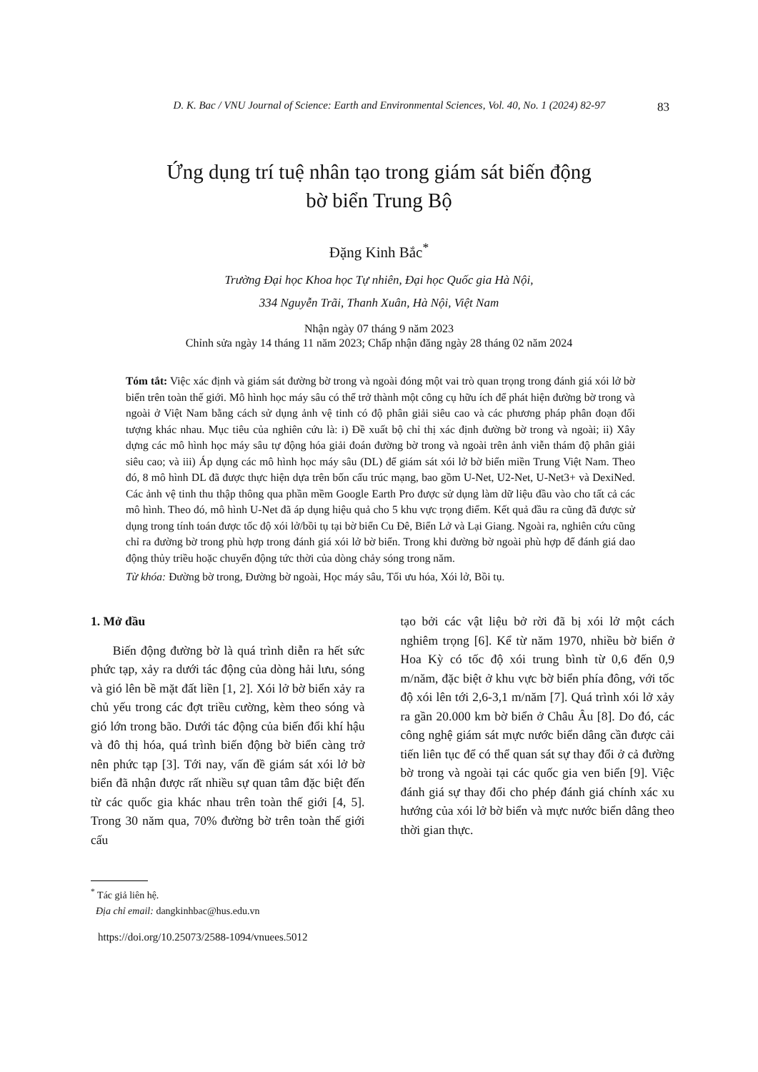D. K. Bac / VNU Journal of Science: Earth and Environmental Sciences, Vol. 40, No. 1 (2024) 82-97 83
Ứng dụng trí tuệ nhân tạo trong giám sát biến động
bờ biển Trung Bộ
Đặng Kinh Bắc<sup>*</sup>
Trường Đại học Khoa học Tự nhiên, Đại học Quốc gia Hà Nội,
334 Nguyễn Trãi, Thanh Xuân, Hà Nội, Việt Nam
Nhận ngày 07 tháng 9 năm 2023
Chỉnh sửa ngày 14 tháng 11 năm 2023; Chấp nhận đăng ngày 28 tháng 02 năm 2024
Tóm tắt: Việc xác định và giám sát đường bờ trong và ngoài đóng một vai trò quan trọng trong đánh giá xói lở bờ biển trên toàn thế giới. Mô hình học máy sâu có thể trở thành một công cụ hữu ích để phát hiện đường bờ trong và ngoài ở Việt Nam bằng cách sử dụng ảnh vệ tinh có độ phân giải siêu cao và các phương pháp phân đoạn đối tượng khác nhau. Mục tiêu của nghiên cứu là: i) Đề xuất bộ chỉ thị xác định đường bờ trong và ngoài; ii) Xây dựng các mô hình học máy sâu tự động hóa giải đoán đường bờ trong và ngoài trên ảnh viễn thám độ phân giải siêu cao; và iii) Áp dụng các mô hình học máy sâu (DL) để giám sát xói lở bờ biển miền Trung Việt Nam. Theo đó, 8 mô hình DL đã được thực hiện dựa trên bốn cấu trúc mạng, bao gồm U-Net, U2-Net, U-Net3+ và DexiNed. Các ảnh vệ tinh thu thập thông qua phần mềm Google Earth Pro được sử dụng làm dữ liệu đầu vào cho tất cả các mô hình. Theo đó, mô hình U-Net đã áp dụng hiệu quả cho 5 khu vực trọng điểm. Kết quả đầu ra cũng đã được sử dụng trong tính toán được tốc độ xói lở/bồi tụ tại bờ biển Cu Đê, Biển Lở và Lại Giang. Ngoài ra, nghiên cứu cũng chỉ ra đường bờ trong phù hợp trong đánh giá xói lở bờ biển. Trong khi đường bờ ngoài phù hợp để đánh giá dao động thủy triều hoặc chuyển động tức thời của dòng chảy sóng trong năm.
Từ khóa: Đường bờ trong, Đường bờ ngoài, Học máy sâu, Tối ưu hóa, Xói lở, Bồi tụ.
1. Mở đầu
Biến động đường bờ là quá trình diễn ra hết sức phức tạp, xảy ra dưới tác động của dòng hải lưu, sóng và gió lên bề mặt đất liền [1, 2]. Xói lở bờ biển xảy ra chủ yếu trong các đợt triều cường, kèm theo sóng và gió lớn trong bão. Dưới tác động của biến đổi khí hậu và đô thị hóa, quá trình biến động bờ biển càng trở nên phức tạp [3]. Tới nay, vấn đề giám sát xói lở bờ biển đã nhận được rất nhiều sự quan tâm đặc biệt đến từ các quốc gia khác nhau trên toàn thế giới [4, 5]. Trong 30 năm qua, 70% đường bờ trên toàn thế giới cấu
tạo bởi các vật liệu bở rời đã bị xói lở một cách nghiêm trọng [6]. Kể từ năm 1970, nhiều bờ biển ở Hoa Kỳ có tốc độ xói trung bình từ 0,6 đến 0,9 m/năm, đặc biệt ở khu vực bờ biển phía đông, với tốc độ xói lên tới 2,6-3,1 m/năm [7]. Quá trình xói lở xảy ra gần 20.000 km bờ biển ở Châu Âu [8]. Do đó, các công nghệ giám sát mực nước biển dâng cần được cải tiến liên tục để có thể quan sát sự thay đổi ở cả đường bờ trong và ngoài tại các quốc gia ven biển [9]. Việc đánh giá sự thay đổi cho phép đánh giá chính xác xu hướng của xói lở bờ biển và mực nước biển dâng theo thời gian thực.
<sup>*</sup> Tác giả liên hệ.
Địa chỉ email: dangkinhbac@hus.edu.vn
https://doi.org/10.25073/2588-1094/vnuees.5012